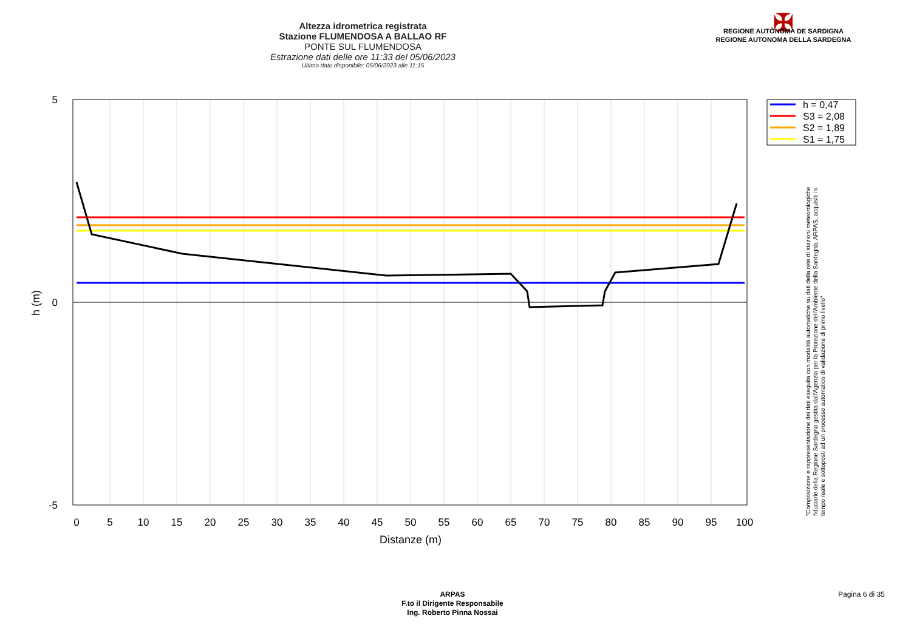Altezza idrometrica registrata
Stazione FLUMENDOSA A BALLAO RF
PONTE SUL FLUMENDOSA
Estrazione dati delle ore 11:33 del 05/06/2023
Ultimo dato disponibile: 05/06/2023 alle 11:15
✠
REGIONE AUTÒNOMA DE SARDIGNA
REGIONE AUTONOMA DELLA SARDEGNA
5
0
-5
h (m)
0
5
10
15
20
25
30
35
40
45
50
55
60
65
70
75
80
85
90
95
100
Distanze (m)
h = 0,47
S3 = 2,08
S2 = 1,89
S1 = 1,75
"Composizione e rappresentazione dei dati eseguita con modalità automatiche su dati della rete di stazioni meteorologiche fiduciarie della Regione Sardegna gestita dall'Agenzia per la Protezione dell'Ambiente della Sardegna, ARPAS, acquisiti in tempo reale e sottoposti ad un processo automatico di validazione di primo livello"
ARPAS
F.to il Dirigente Responsabile
Ing. Roberto Pinna Nossai
Pagina 6 di 35